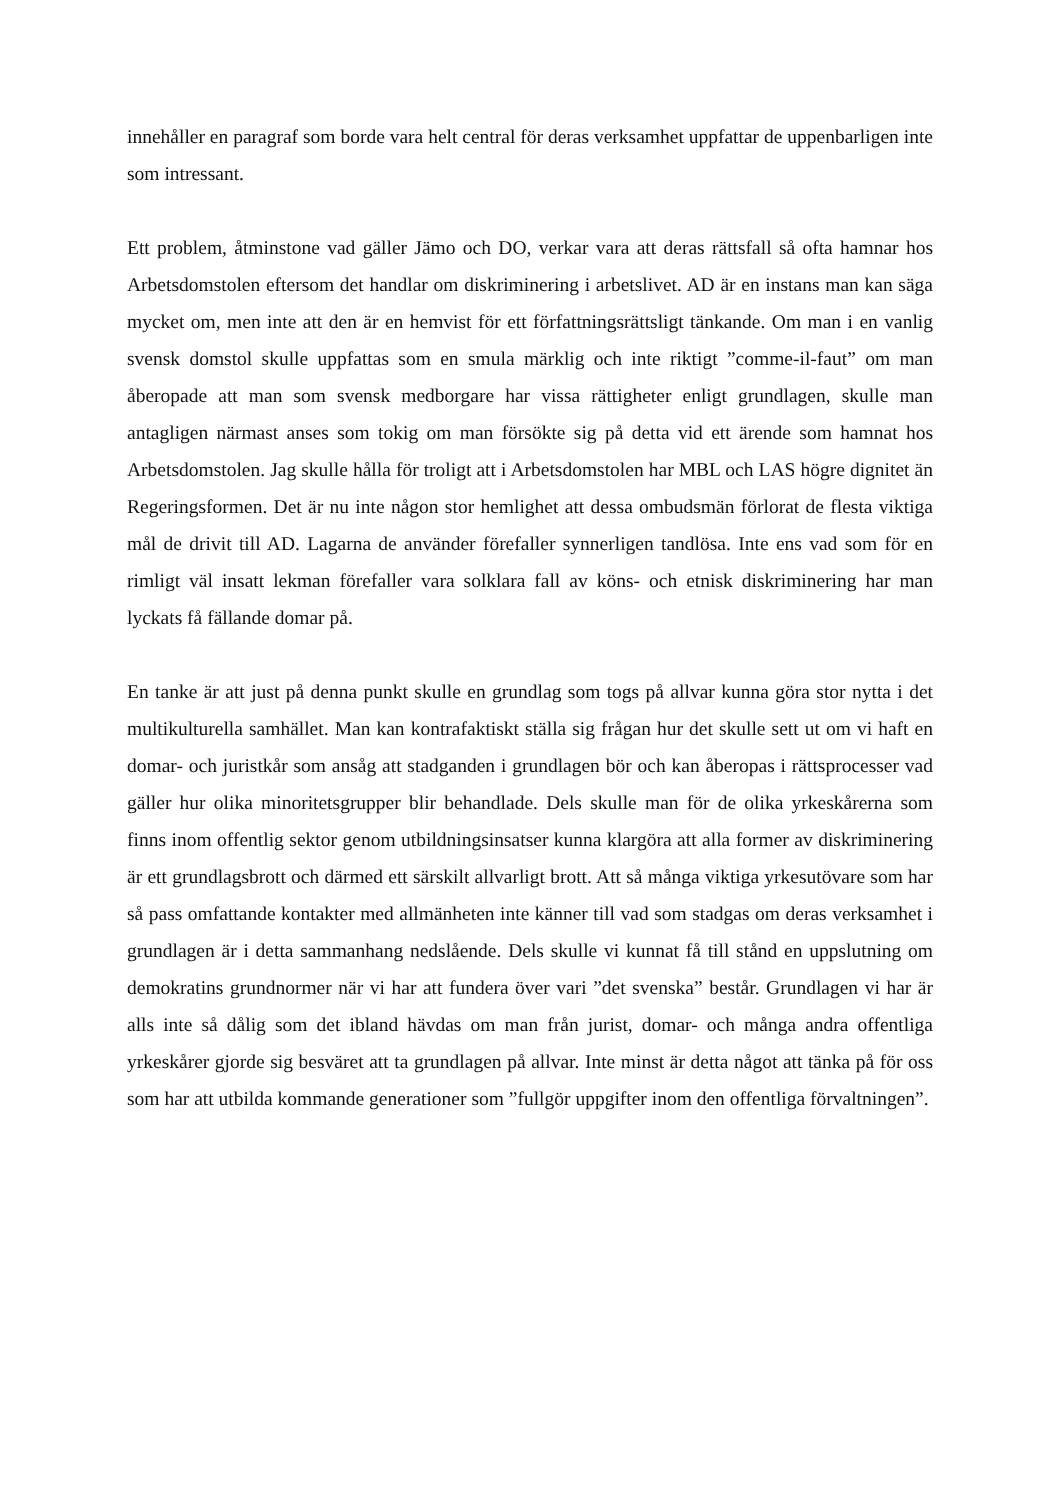innehåller en paragraf som borde vara helt central för deras verksamhet uppfattar de uppenbarligen inte som intressant.
Ett problem, åtminstone vad gäller Jämo och DO, verkar vara att deras rättsfall så ofta hamnar hos Arbetsdomstolen eftersom det handlar om diskriminering i arbetslivet. AD är en instans man kan säga mycket om, men inte att den är en hemvist för ett författningsrättsligt tänkande. Om man i en vanlig svensk domstol skulle uppfattas som en smula märklig och inte riktigt ”comme-il-faut” om man åberopade att man som svensk medborgare har vissa rättigheter enligt grundlagen, skulle man antagligen närmast anses som tokig om man försökte sig på detta vid ett ärende som hamnat hos Arbetsdomstolen. Jag skulle hålla för troligt att i Arbetsdomstolen har MBL och LAS högre dignitet än Regeringsformen. Det är nu inte någon stor hemlighet att dessa ombudsmän förlorat de flesta viktiga mål de drivit till AD. Lagarna de använder förefaller synnerligen tandlösa. Inte ens vad som för en rimligt väl insatt lekman förefaller vara solklara fall av köns- och etnisk diskriminering har man lyckats få fällande domar på.
En tanke är att just på denna punkt skulle en grundlag som togs på allvar kunna göra stor nytta i det multikulturella samhället. Man kan kontrafaktiskt ställa sig frågan hur det skulle sett ut om vi haft en domar- och juristkår som ansåg att stadganden i grundlagen bör och kan åberopas i rättsprocesser vad gäller hur olika minoritetsgrupper blir behandlade. Dels skulle man för de olika yrkeskårerna som finns inom offentlig sektor genom utbildningsinsatser kunna klargöra att alla former av diskriminering är ett grundlagsbrott och därmed ett särskilt allvarligt brott. Att så många viktiga yrkesutövare som har så pass omfattande kontakter med allmänheten inte känner till vad som stadgas om deras verksamhet i grundlagen är i detta sammanhang nedslående. Dels skulle vi kunnat få till stånd en uppslutning om demokratins grundnormer när vi har att fundera över vari ”det svenska” består. Grundlagen vi har är alls inte så dålig som det ibland hävdas om man från jurist, domar- och många andra offentliga yrkeskårer gjorde sig besväret att ta grundlagen på allvar. Inte minst är detta något att tänka på för oss som har att utbilda kommande generationer som ”fullgör uppgifter inom den offentliga förvaltningen”.